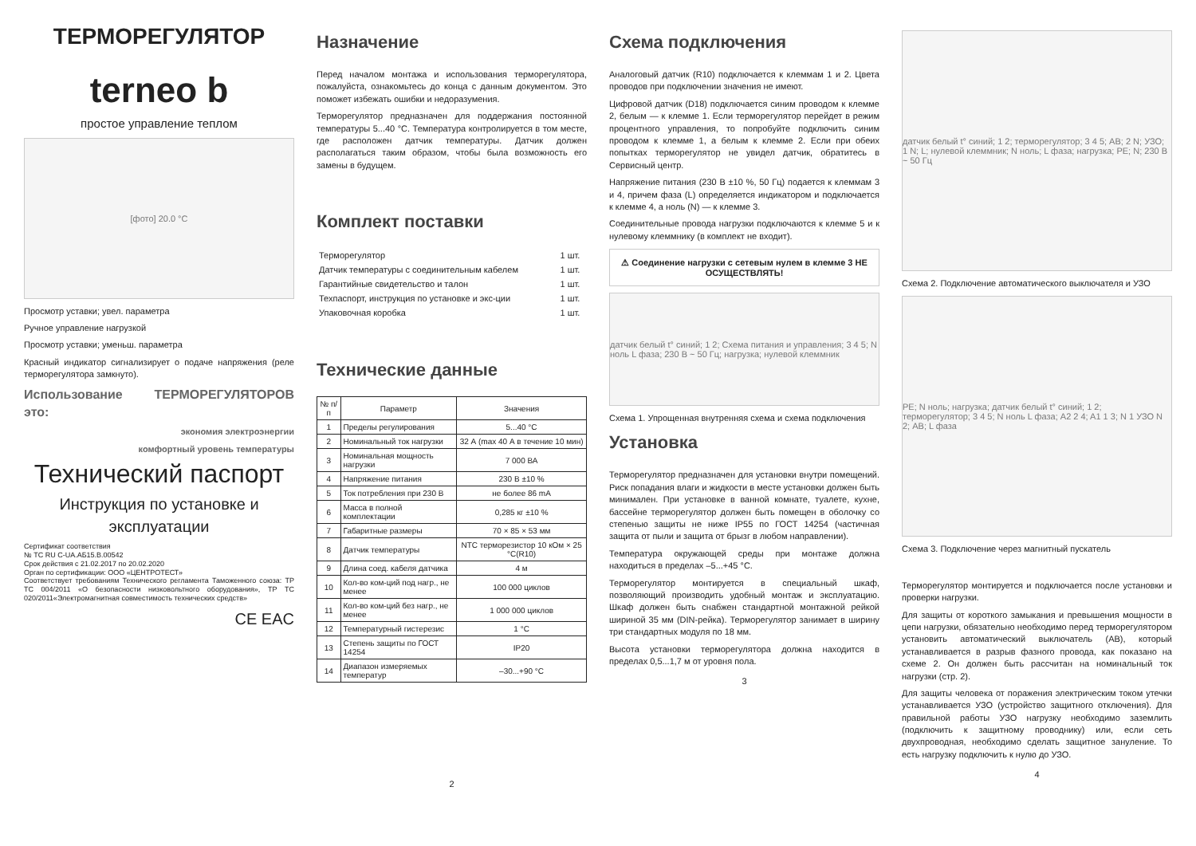ТЕРМОРЕГУЛЯТОР
terneo b
простое управление теплом
[фото] 20.0 °C
Просмотр уставки; увел. параметра
Ручное управление нагрузкой
Просмотр уставки; уменьш. параметра
Красный индикатор сигнализирует о подаче напряжения (реле терморегулятора замкнуто).
Использование ТЕРМОРЕГУЛЯТОРОВ это:
экономия электроэнергии
комфортный уровень температуры
Технический паспорт
Инструкция по установке и эксплуатации
Сертификат соответствия
№ TC RU C-UA.АБ15.В.00542
Срок действия с 21.02.2017 по 20.02.2020
Орган по сертификации: ООО «ЦЕНТРОТЕСТ»
Соответствует требованиям Технического регламента Таможенного союза: ТР ТС 004/2011 «О безопасности низковольтного оборудования», ТР ТС 020/2011«Электромагнитная совместимость технических средств»
CE EAC
Назначение
Перед началом монтажа и использования терморегулятора, пожалуйста, ознакомьтесь до конца с данным документом. Это поможет избежать ошибки и недоразумения.
Терморегулятор предназначен для поддержания постоянной температуры 5...40 °C. Температура контролируется в том месте, где расположен датчик температуры. Датчик должен располагаться таким образом, чтобы была возможность его замены в будущем.
Комплект поставки
| Терморегулятор | 1 шт. |
| Датчик температуры с соединительным кабелем | 1 шт. |
| Гарантийные свидетельство и талон | 1 шт. |
| Техпаспорт, инструкция по установке и экс-ции | 1 шт. |
| Упаковочная коробка | 1 шт. |
Технические данные
| № п/п | Параметр | Значения |
| --- | --- | --- |
| 1 | Пределы регулирования | 5...40 °C |
| 2 | Номинальный ток нагрузки | 32 А (max 40 А в течение 10 мин) |
| 3 | Номинальная мощность нагрузки | 7 000 ВА |
| 4 | Напряжение питания | 230 В ±10 % |
| 5 | Ток потребления при 230 В | не более 86 mA |
| 6 | Масса в полной комплектации | 0,285 кг ±10 % |
| 7 | Габаритные размеры | 70 × 85 × 53 мм |
| 8 | Датчик температуры | NTC терморезистор 10 кОм × 25 °C(R10) |
| 9 | Длина соед. кабеля датчика | 4 м |
| 10 | Кол-во ком-ций под нагр., не менее | 100 000 циклов |
| 11 | Кол-во ком-ций без нагр., не менее | 1 000 000 циклов |
| 12 | Температурный гистерезис | 1 °C |
| 13 | Степень защиты по ГОСТ 14254 | IP20 |
| 14 | Диапазон измеряемых температур | –30...+90 °C |
2
Схема подключения
Аналоговый датчик (R10) подключается к клеммам 1 и 2. Цвета проводов при подключении значения не имеют.
Цифровой датчик (D18) подключается синим проводом к клемме 2, белым — к клемме 1. Если терморегулятор перейдет в режим процентного управления, то попробуйте подключить синим проводом к клемме 1, а белым к клемме 2. Если при обеих попытках терморегулятор не увидел датчик, обратитесь в Сервисный центр.
Напряжение питания (230 В ±10 %, 50 Гц) подается к клеммам 3 и 4, причем фаза (L) определяется индикатором и подключается к клемме 4, а ноль (N) — к клемме 3.
Соединительные провода нагрузки подключаются к клемме 5 и к нулевому клеммнику (в комплект не входит).
⚠ Соединение нагрузки с сетевым нулем в клемме 3 НЕ ОСУЩЕСТВЛЯТЬ!
датчик белый t° синий; 1 2; Схема питания и управления; 3 4 5; N ноль L фаза; 230 В ~ 50 Гц; нагрузка; нулевой клеммник
Схема 1. Упрощенная внутренняя схема и схема подключения
Установка
Терморегулятор предназначен для установки внутри помещений. Риск попадания влаги и жидкости в месте установки должен быть минимален. При установке в ванной комнате, туалете, кухне, бассейне терморегулятор должен быть помещен в оболочку со степенью защиты не ниже IP55 по ГОСТ 14254 (частичная защита от пыли и защита от брызг в любом направлении).
Температура окружающей среды при монтаже должна находиться в пределах –5...+45 °C.
Терморегулятор монтируется в специальный шкаф, позволяющий производить удобный монтаж и эксплуатацию. Шкаф должен быть снабжен стандартной монтажной рейкой шириной 35 мм (DIN-рейка). Терморегулятор занимает в ширину три стандартных модуля по 18 мм.
Высота установки терморегулятора должна находится в пределах 0,5...1,7 м от уровня пола.
3
датчик белый t° синий; 1 2; терморегулятор; 3 4 5; АВ; 2 N; УЗО; 1 N; L; нулевой клеммник; N ноль; L фаза; нагрузка; PE; N; 230 В ~ 50 Гц
Схема 2. Подключение автоматического выключателя и УЗО
PE; N ноль; нагрузка; датчик белый t° синий; 1 2; терморегулятор; 3 4 5; N ноль L фаза; A2 2 4; A1 1 3; N 1 УЗО N 2; АВ; L фаза
Схема 3. Подключение через магнитный пускатель
Терморегулятор монтируется и подключается после установки и проверки нагрузки.
Для защиты от короткого замыкания и превышения мощности в цепи нагрузки, обязательно необходимо перед терморегулятором установить автоматический выключатель (АВ), который устанавливается в разрыв фазного провода, как показано на схеме 2. Он должен быть рассчитан на номинальный ток нагрузки (стр. 2).
Для защиты человека от поражения электрическим током утечки устанавливается УЗО (устройство защитного отключения). Для правильной работы УЗО нагрузку необходимо заземлить (подключить к защитному проводнику) или, если сеть двухпроводная, необходимо сделать защитное зануление. То есть нагрузку подключить к нулю до УЗО.
4